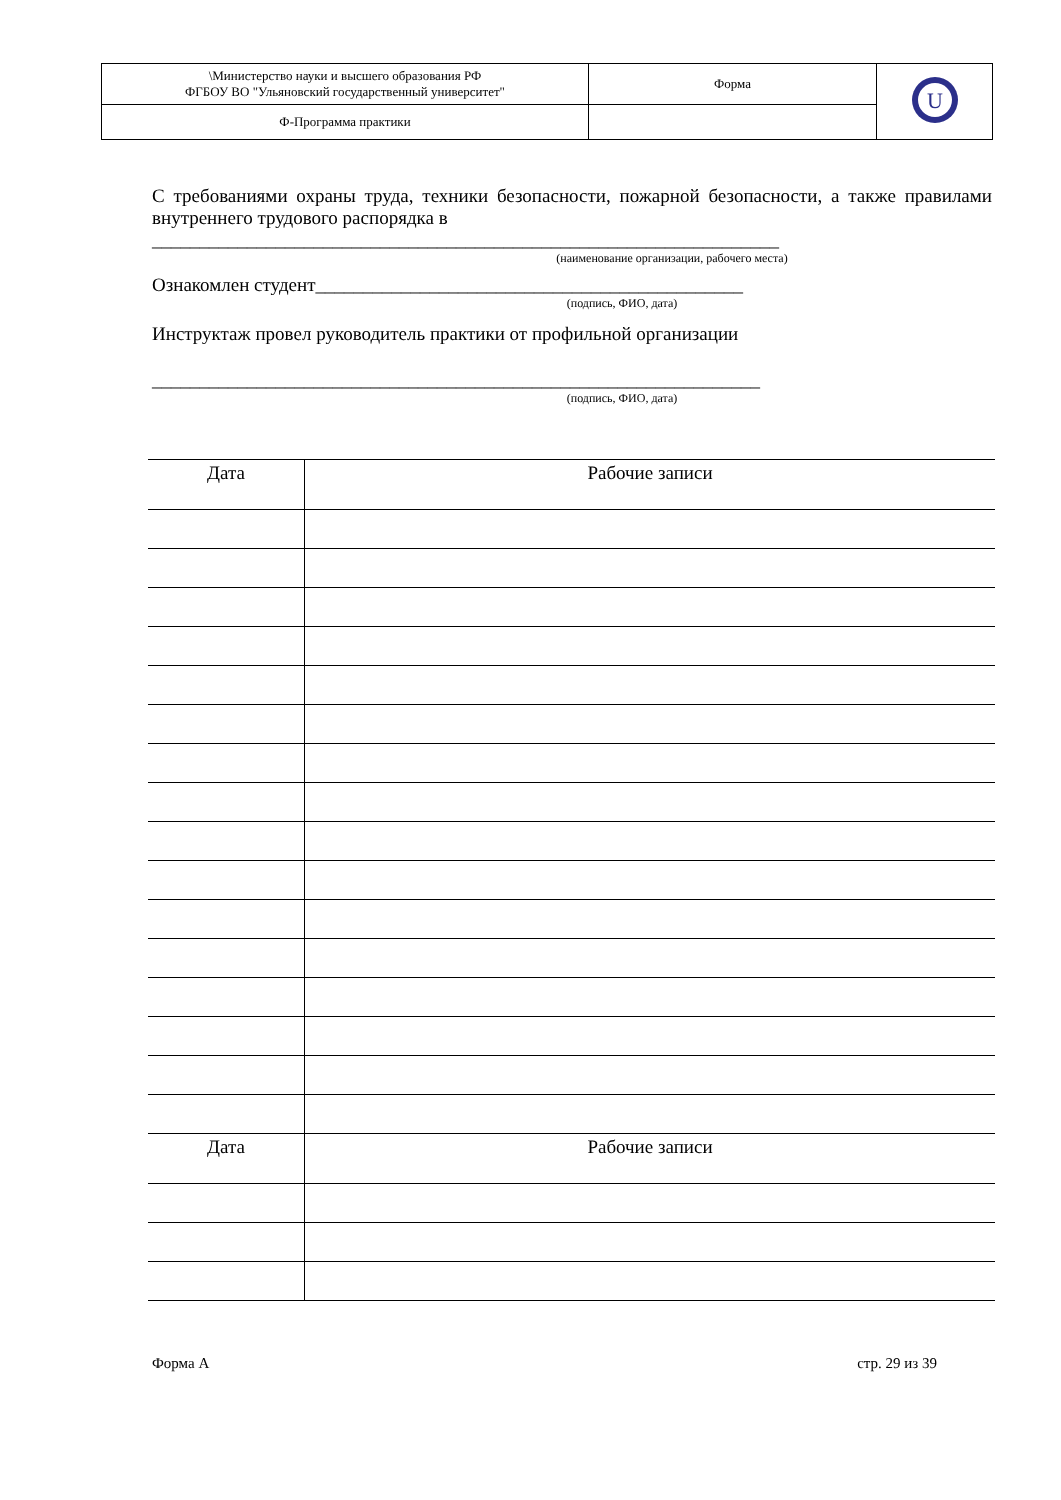| \Министерство науки и высшего образования РФ ФГБОУ ВО "Ульяновский государственный университет" | Форма | U |
| Ф-Программа практики | | |
С требованиями охраны труда, техники безопасности, пожарной безопасности, а также правилами внутреннего трудового распорядка в
__________________________________________________________________
(наименование организации, рабочего места)
Ознакомлен студент_____________________________________________
(подпись, ФИО, дата)
Инструктаж провел руководитель практики от профильной организации
________________________________________________________________
(подпись, ФИО, дата)
| Дата | Рабочие записи |
| Дата | Рабочие записи |
Форма А стр. 29 из 39